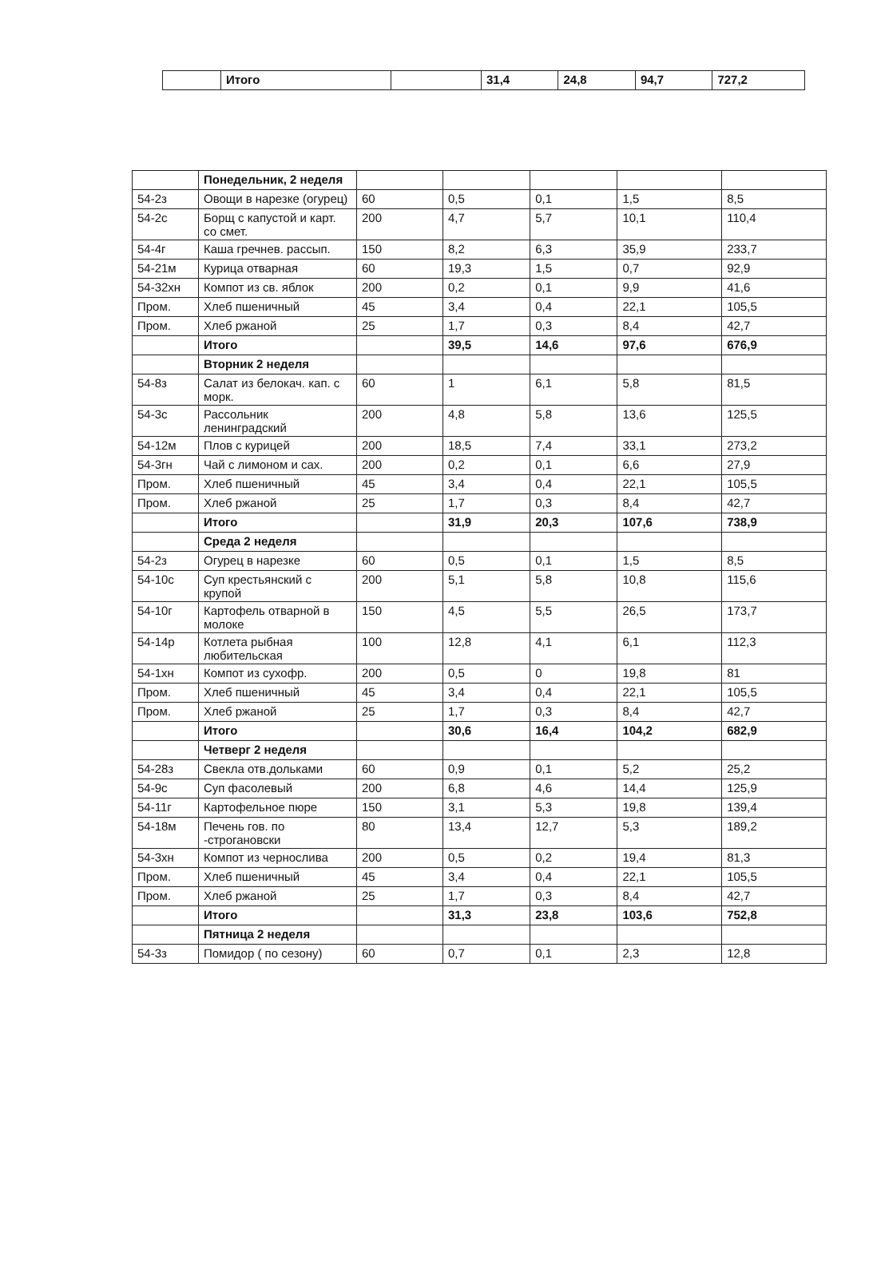| | Итого | | 31,4 | 24,8 | 94,7 | 727,2 |
| | Понедельник, 2 неделя | | | | | |
| 54-2з | Овощи в нарезке (огурец) | 60 | 0,5 | 0,1 | 1,5 | 8,5 |
| 54-2с | Борщ с капустой и карт. со смет. | 200 | 4,7 | 5,7 | 10,1 | 110,4 |
| 54-4г | Каша гречнев. рассып. | 150 | 8,2 | 6,3 | 35,9 | 233,7 |
| 54-21м | Курица отварная | 60 | 19,3 | 1,5 | 0,7 | 92,9 |
| 54-32хн | Компот из св. яблок | 200 | 0,2 | 0,1 | 9,9 | 41,6 |
| Пром. | Хлеб пшеничный | 45 | 3,4 | 0,4 | 22,1 | 105,5 |
| Пром. | Хлеб ржаной | 25 | 1,7 | 0,3 | 8,4 | 42,7 |
| | Итого | | 39,5 | 14,6 | 97,6 | 676,9 |
| | Вторник 2 неделя | | | | | |
| 54-8з | Салат из белокач. кап. с морк. | 60 | 1 | 6,1 | 5,8 | 81,5 |
| 54-3с | Рассольник ленинградский | 200 | 4,8 | 5,8 | 13,6 | 125,5 |
| 54-12м | Плов с курицей | 200 | 18,5 | 7,4 | 33,1 | 273,2 |
| 54-3гн | Чай с лимоном и сах. | 200 | 0,2 | 0,1 | 6,6 | 27,9 |
| Пром. | Хлеб пшеничный | 45 | 3,4 | 0,4 | 22,1 | 105,5 |
| Пром. | Хлеб ржаной | 25 | 1,7 | 0,3 | 8,4 | 42,7 |
| | Итого | | 31,9 | 20,3 | 107,6 | 738,9 |
| | Среда 2 неделя | | | | | |
| 54-2з | Огурец в нарезке | 60 | 0,5 | 0,1 | 1,5 | 8,5 |
| 54-10с | Суп крестьянский с крупой | 200 | 5,1 | 5,8 | 10,8 | 115,6 |
| 54-10г | Картофель отварной в молоке | 150 | 4,5 | 5,5 | 26,5 | 173,7 |
| 54-14р | Котлета рыбная любительская | 100 | 12,8 | 4,1 | 6,1 | 112,3 |
| 54-1хн | Компот из сухофр. | 200 | 0,5 | 0 | 19,8 | 81 |
| Пром. | Хлеб пшеничный | 45 | 3,4 | 0,4 | 22,1 | 105,5 |
| Пром. | Хлеб ржаной | 25 | 1,7 | 0,3 | 8,4 | 42,7 |
| | Итого | | 30,6 | 16,4 | 104,2 | 682,9 |
| | Четверг 2 неделя | | | | | |
| 54-28з | Свекла отв.дольками | 60 | 0,9 | 0,1 | 5,2 | 25,2 |
| 54-9с | Суп фасолевый | 200 | 6,8 | 4,6 | 14,4 | 125,9 |
| 54-11г | Картофельное пюре | 150 | 3,1 | 5,3 | 19,8 | 139,4 |
| 54-18м | Печень гов. по -строгановски | 80 | 13,4 | 12,7 | 5,3 | 189,2 |
| 54-3хн | Компот из чернослива | 200 | 0,5 | 0,2 | 19,4 | 81,3 |
| Пром. | Хлеб пшеничный | 45 | 3,4 | 0,4 | 22,1 | 105,5 |
| Пром. | Хлеб ржаной | 25 | 1,7 | 0,3 | 8,4 | 42,7 |
| | Итого | | 31,3 | 23,8 | 103,6 | 752,8 |
| | Пятница 2 неделя | | | | | |
| 54-3з | Помидор ( по сезону) | 60 | 0,7 | 0,1 | 2,3 | 12,8 |